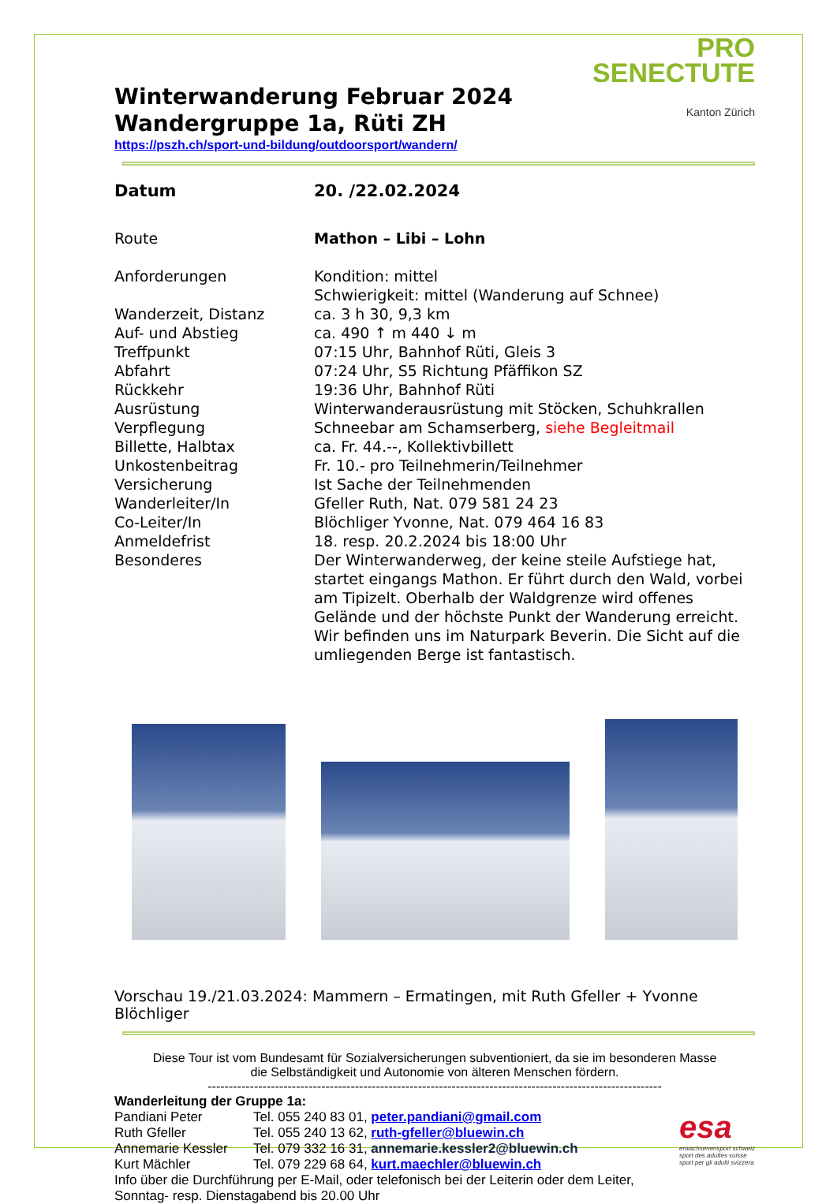PRO
SENECTUTE
Kanton Zürich
Winterwanderung Februar 2024
Wandergruppe 1a, Rüti ZH
https://pszh.ch/sport-und-bildung/outdoorsport/wandern/
| Datum | 20. /22.02.2024 |
| Route | Mathon – Libi – Lohn |
| Anforderungen | Kondition: mittel Schwierigkeit: mittel (Wanderung auf Schnee) |
| Wanderzeit, Distanz | ca. 3 h 30, 9,3 km |
| Auf- und Abstieg | ca. 490 ↑ m 440 ↓ m |
| Treffpunkt | 07:15 Uhr, Bahnhof Rüti, Gleis 3 |
| Abfahrt | 07:24 Uhr, S5 Richtung Pfäffikon SZ |
| Rückkehr | 19:36 Uhr, Bahnhof Rüti |
| Ausrüstung | Winterwanderausrüstung mit Stöcken, Schuhkrallen |
| Verpflegung | Schneebar am Schamserberg, siehe Begleitmail |
| Billette, Halbtax | ca. Fr. 44.--, Kollektivbillett |
| Unkostenbeitrag | Fr. 10.- pro Teilnehmerin/Teilnehmer |
| Versicherung | Ist Sache der Teilnehmenden |
| Wanderleiter/In | Gfeller Ruth, Nat. 079 581 24 23 |
| Co-Leiter/In | Blöchliger Yvonne, Nat. 079 464 16 83 |
| Anmeldefrist | 18. resp. 20.2.2024 bis 18:00 Uhr |
| Besonderes | Der Winterwanderweg, der keine steile Aufstiege hat, startet eingangs Mathon. Er führt durch den Wald, vorbei am Tipizelt. Oberhalb der Waldgrenze wird offenes Gelände und der höchste Punkt der Wanderung erreicht. Wir befinden uns im Naturpark Beverin. Die Sicht auf die umliegenden Berge ist fantastisch. |
Vorschau 19./21.03.2024: Mammern – Ermatingen, mit Ruth Gfeller + Yvonne Blöchliger
Diese Tour ist vom Bundesamt für Sozialversicherungen subventioniert, da sie im besonderen Masse
die Selbständigkeit und Autonomie von älteren Menschen fördern.
------------------------------------------------------------------------------------------------------------
Wanderleitung der Gruppe 1a:
esa
erwachsenensport schweiz
sport des adultes suisse
sport per gli adulti svizzera
| Pandiani Peter | Tel. 055 240 83 01, peter.pandiani@gmail.com |
| Ruth Gfeller | Tel. 055 240 13 62, ruth-gfeller@bluewin.ch |
| Annemarie Kessler | Tel. 079 332 16 31, annemarie.kessler2@bluewin.ch |
| Kurt Mächler | Tel. 079 229 68 64, kurt.maechler@bluewin.ch |
Info über die Durchführung per E-Mail, oder telefonisch bei der Leiterin oder dem Leiter,
Sonntag- resp. Dienstagabend bis 20.00 Uhr